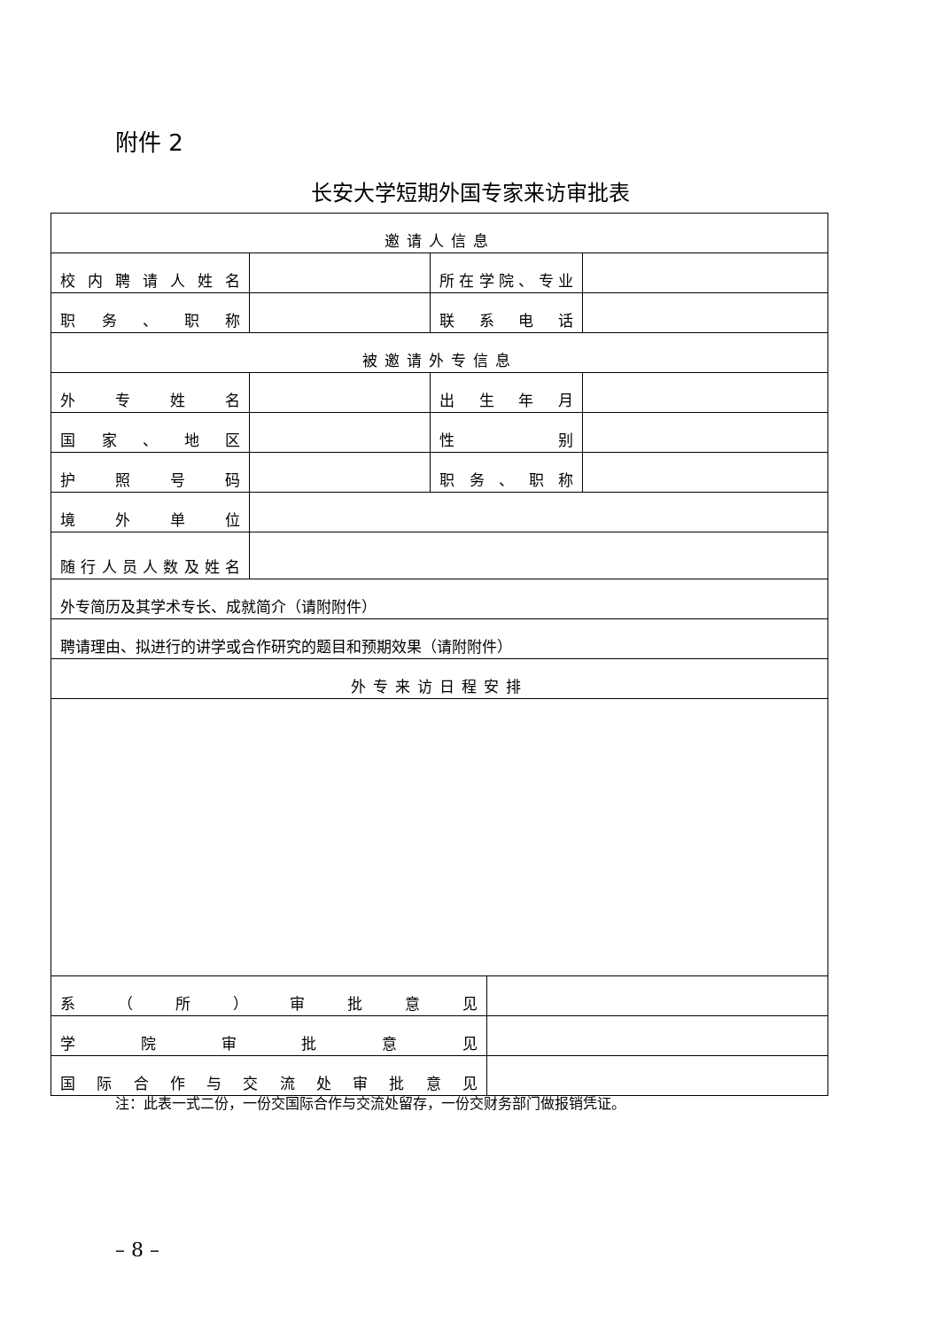附件 2
长安大学短期外国专家来访审批表
| 邀请人信息 | | | | |
| 校内聘请人姓名 | | 所在学院、专业 | | |
| 职务、职称 | | 联系电话 | | |
| 被邀请外专信息 | | | | |
| 外专姓名 | | 出生年月 | | |
| 国家、地区 | | 性 别 | | |
| 护照号码 | | 职务、职称 | | |
| 境外单位 | | | | |
| 随行人员人数及姓名 | | | | |
| 外专简历及其学术专长、成就简介（请附附件） | | | | |
| 聘请理由、拟进行的讲学或合作研究的题目和预期效果（请附附件） | | | | |
| 外专来访日程安排 | | | | |
| 系（所）审批意见 | | | | |
| 学院审批意见 | | | | |
| 国际合作与交流处审批意见 | | | | |
注：此表一式二份，一份交国际合作与交流处留存，一份交财务部门做报销凭证。
– 8 –